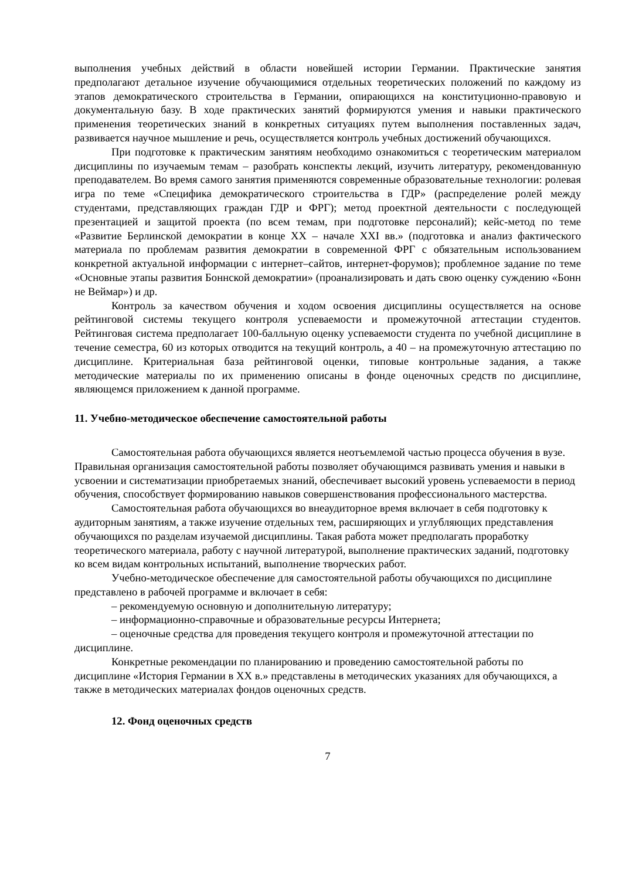выполнения учебных действий в области новейшей истории Германии. Практические занятия предполагают детальное изучение обучающимися отдельных теоретических положений по каждому из этапов демократического строительства в Германии, опирающихся на конституционно-правовую и документальную базу. В ходе практических занятий формируются умения и навыки практического применения теоретических знаний в конкретных ситуациях путем выполнения поставленных задач, развивается научное мышление и речь, осуществляется контроль учебных достижений обучающихся.
При подготовке к практическим занятиям необходимо ознакомиться с теоретическим материалом дисциплины по изучаемым темам – разобрать конспекты лекций, изучить литературу, рекомендованную преподавателем. Во время самого занятия применяются современные образовательные технологии: ролевая игра по теме «Специфика демократического строительства в ГДР» (распределение ролей между студентами, представляющих граждан ГДР и ФРГ); метод проектной деятельности с последующей презентацией и защитой проекта (по всем темам, при подготовке персоналий); кейс-метод по теме «Развитие Берлинской демократии в конце XX – начале XXI вв.» (подготовка и анализ фактического материала по проблемам развития демократии в современной ФРГ с обязательным использованием конкретной актуальной информации с интернет–сайтов, интернет-форумов); проблемное задание по теме «Основные этапы развития Боннской демократии» (проанализировать и дать свою оценку суждению «Бонн не Веймар») и др.
Контроль за качеством обучения и ходом освоения дисциплины осуществляется на основе рейтинговой системы текущего контроля успеваемости и промежуточной аттестации студентов. Рейтинговая система предполагает 100-балльную оценку успеваемости студента по учебной дисциплине в течение семестра, 60 из которых отводится на текущий контроль, а 40 – на промежуточную аттестацию по дисциплине. Критериальная база рейтинговой оценки, типовые контрольные задания, а также методические материалы по их применению описаны в фонде оценочных средств по дисциплине, являющемся приложением к данной программе.
11. Учебно-методическое обеспечение самостоятельной работы
Самостоятельная работа обучающихся является неотъемлемой частью процесса обучения в вузе. Правильная организация самостоятельной работы позволяет обучающимся развивать умения и навыки в усвоении и систематизации приобретаемых знаний, обеспечивает высокий уровень успеваемости в период обучения, способствует формированию навыков совершенствования профессионального мастерства.
Самостоятельная работа обучающихся во внеаудиторное время включает в себя подготовку к аудиторным занятиям, а также изучение отдельных тем, расширяющих и углубляющих представления обучающихся по разделам изучаемой дисциплины. Такая работа может предполагать проработку теоретического материала, работу с научной литературой, выполнение практических заданий, подготовку ко всем видам контрольных испытаний, выполнение творческих работ.
Учебно-методическое обеспечение для самостоятельной работы обучающихся по дисциплине представлено в рабочей программе и включает в себя:
– рекомендуемую основную и дополнительную литературу;
– информационно-справочные и образовательные ресурсы Интернета;
– оценочные средства для проведения текущего контроля и промежуточной аттестации по дисциплине.
Конкретные рекомендации по планированию и проведению самостоятельной работы по дисциплине «История Германии в XX в.» представлены в методических указаниях для обучающихся, а также в методических материалах фондов оценочных средств.
12. Фонд оценочных средств
7